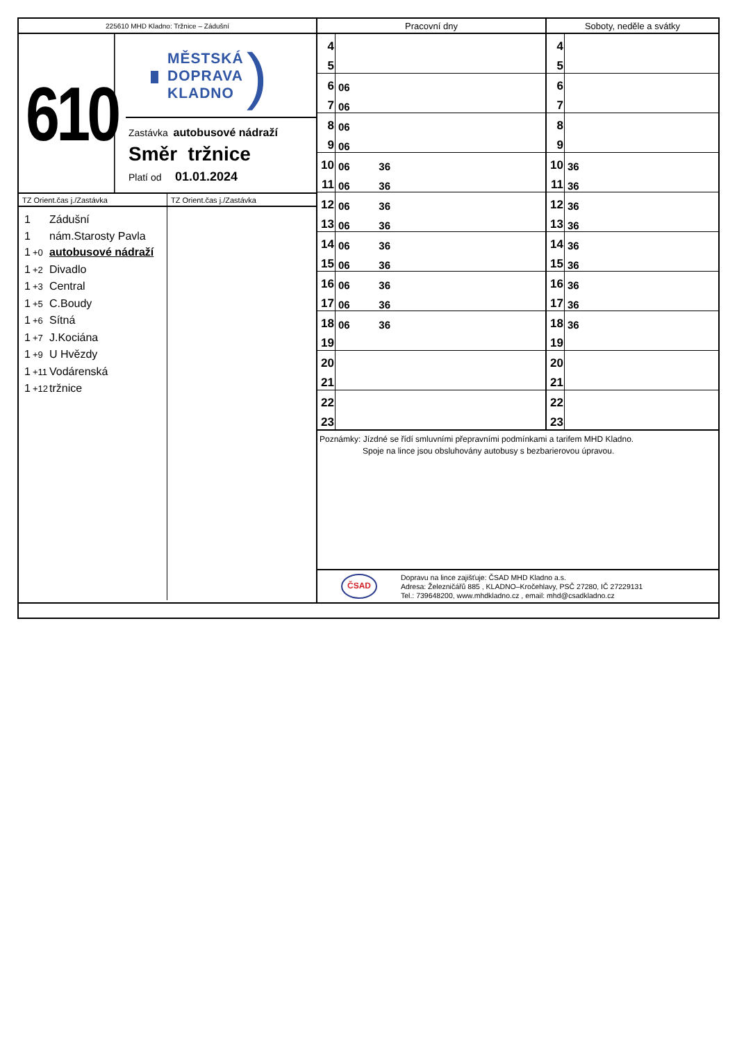225610 MHD Kladno: Tržnice – Zádušní
610
MĚSTSKÁ
DOPRAVA
KLADNO
)
Zastávka autobusové nádraží
Směr tržnice
Platí od 01.01.2024
TZ Orient.čas j./Zastávka TZ Orient.čas j./Zastávka
1 Zádušní
1 nám.Starosty Pavla
1 +0 autobusové nádraží
1 +2 Divadlo
1 +3 Central
1 +5 C.Boudy
1 +6 Sítná
1 +7 J.Kociána
1 +9 U Hvězdy
1 +11 Vodárenská
1 +12 tržnice
Pracovní dny Soboty, neděle a svátky
| 4 | |
| 5 | |
| 6 | 06 |
| 7 | 06 |
| 8 | 06 |
| 9 | 06 |
| 10 | 06 36 |
| 11 | 06 36 |
| 12 | 06 36 |
| 13 | 06 36 |
| 14 | 06 36 |
| 15 | 06 36 |
| 16 | 06 36 |
| 17 | 06 36 |
| 18 | 06 36 |
| 19 | |
| 20 | |
| 21 | |
| 22 | |
| 23 | |
| 4 | |
| 5 | |
| 6 | |
| 7 | |
| 8 | |
| 9 | |
| 10 | 36 |
| 11 | 36 |
| 12 | 36 |
| 13 | 36 |
| 14 | 36 |
| 15 | 36 |
| 16 | 36 |
| 17 | 36 |
| 18 | 36 |
| 19 | |
| 20 | |
| 21 | |
| 22 | |
| 23 | |
Poznámky: Jízdné se řídí smluvními přepravními podmínkami a tarifem MHD Kladno.
Spoje na lince jsou obsluhovány autobusy s bezbarierovou úpravou.
ČSAD
Dopravu na lince zajišťuje: ČSAD MHD Kladno a.s.
Adresa: Železničářů 885 , KLADNO–Kročehlavy, PSČ 27280, IČ 27229131
Tel.: 739648200, www.mhdkladno.cz , email: mhd@csadkladno.cz